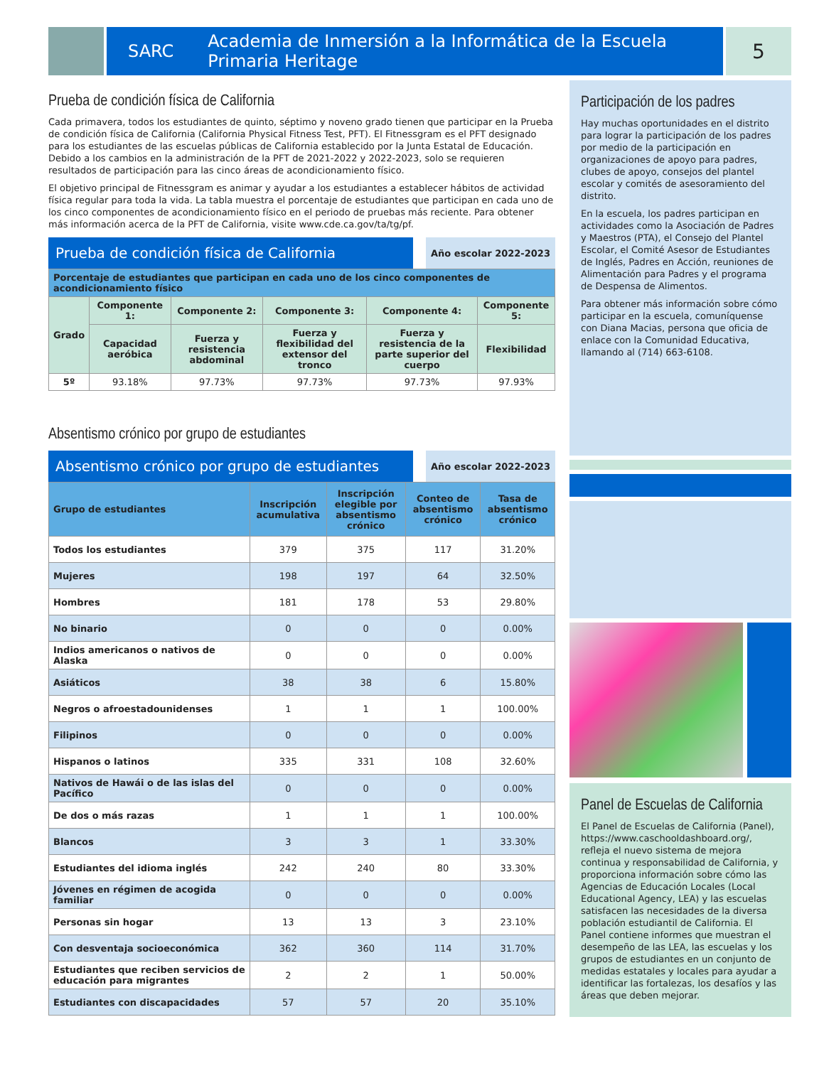SARC Academia de Inmersión a la Informática de la Escuela Primaria Heritage
5
Prueba de condición física de California
Cada primavera, todos los estudiantes de quinto, séptimo y noveno grado tienen que participar en la Prueba de condición física de California (California Physical Fitness Test, PFT). El Fitnessgram es el PFT designado para los estudiantes de las escuelas públicas de California establecido por la Junta Estatal de Educación. Debido a los cambios en la administración de la PFT de 2021-2022 y 2022-2023, solo se requieren resultados de participación para las cinco áreas de acondicionamiento físico.
El objetivo principal de Fitnessgram es animar y ayudar a los estudiantes a establecer hábitos de actividad física regular para toda la vida. La tabla muestra el porcentaje de estudiantes que participan en cada uno de los cinco componentes de acondicionamiento físico en el periodo de pruebas más reciente. Para obtener más información acerca de la PFT de California, visite www.cde.ca.gov/ta/tg/pf.
Prueba de condición física de California
Año escolar 2022-2023
| Porcentaje de estudiantes que participan en cada uno de los cinco componentes de acondicionamiento físico | | | | | |
| --- | --- | --- | --- | --- | --- |
| Grado | Componente 1: | Componente 2: | Componente 3: | Componente 4: | Componente 5: |
| | Capacidad aeróbica | Fuerza y resistencia abdominal | Fuerza y flexibilidad del extensor del tronco | Fuerza y resistencia de la parte superior del cuerpo | Flexibilidad |
| 5º | 93.18% | 97.73% | 97.73% | 97.73% | 97.93% |
Absentismo crónico por grupo de estudiantes
Absentismo crónico por grupo de estudiantes
Año escolar 2022-2023
| Grupo de estudiantes | Inscripción acumulativa | Inscripción elegible por absentismo crónico | Conteo de absentismo crónico | Tasa de absentismo crónico |
| --- | --- | --- | --- | --- |
| Todos los estudiantes | 379 | 375 | 117 | 31.20% |
| Mujeres | 198 | 197 | 64 | 32.50% |
| Hombres | 181 | 178 | 53 | 29.80% |
| No binario | 0 | 0 | 0 | 0.00% |
| Indios americanos o nativos de Alaska | 0 | 0 | 0 | 0.00% |
| Asiáticos | 38 | 38 | 6 | 15.80% |
| Negros o afroestadounidenses | 1 | 1 | 1 | 100.00% |
| Filipinos | 0 | 0 | 0 | 0.00% |
| Hispanos o latinos | 335 | 331 | 108 | 32.60% |
| Nativos de Hawái o de las islas del Pacífico | 0 | 0 | 0 | 0.00% |
| De dos o más razas | 1 | 1 | 1 | 100.00% |
| Blancos | 3 | 3 | 1 | 33.30% |
| Estudiantes del idioma inglés | 242 | 240 | 80 | 33.30% |
| Jóvenes en régimen de acogida familiar | 0 | 0 | 0 | 0.00% |
| Personas sin hogar | 13 | 13 | 3 | 23.10% |
| Con desventaja socioeconómica | 362 | 360 | 114 | 31.70% |
| Estudiantes que reciben servicios de educación para migrantes | 2 | 2 | 1 | 50.00% |
| Estudiantes con discapacidades | 57 | 57 | 20 | 35.10% |
Participación de los padres
Hay muchas oportunidades en el distrito para lograr la participación de los padres por medio de la participación en organizaciones de apoyo para padres, clubes de apoyo, consejos del plantel escolar y comités de asesoramiento del distrito.
En la escuela, los padres participan en actividades como la Asociación de Padres y Maestros (PTA), el Consejo del Plantel Escolar, el Comité Asesor de Estudiantes de Inglés, Padres en Acción, reuniones de Alimentación para Padres y el programa de Despensa de Alimentos.
Para obtener más información sobre cómo participar en la escuela, comuníquense con Diana Macias, persona que oficia de enlace con la Comunidad Educativa, llamando al (714) 663-6108.
Panel de Escuelas de California
El Panel de Escuelas de California (Panel), https://www.caschooldashboard.org/, refleja el nuevo sistema de mejora continua y responsabilidad de California, y proporciona información sobre cómo las Agencias de Educación Locales (Local Educational Agency, LEA) y las escuelas satisfacen las necesidades de la diversa población estudiantil de California. El Panel contiene informes que muestran el desempeño de las LEA, las escuelas y los grupos de estudiantes en un conjunto de medidas estatales y locales para ayudar a identificar las fortalezas, los desafíos y las áreas que deben mejorar.